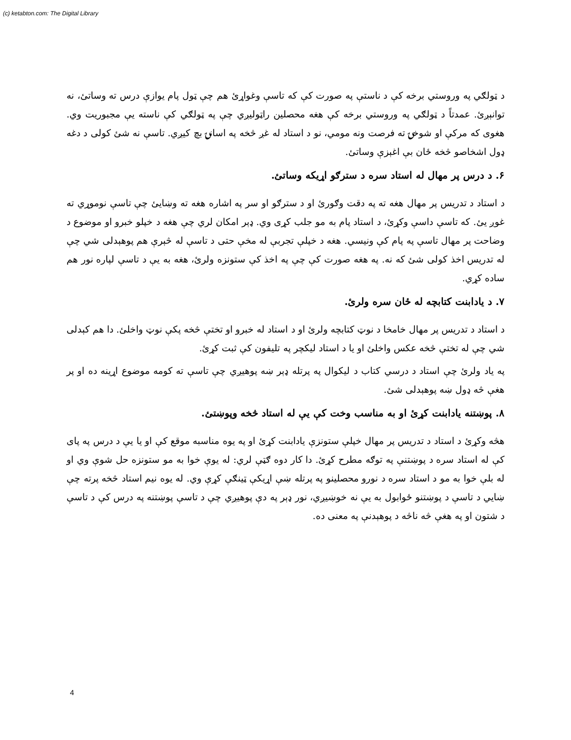(c) ketabton.com: The Digital Library
د ټولګي په وروستي برخه کې د ناستې په صورت کې که تاسې وغواړئ هم چې ټول پام يوازې درس ته وساتئ، نه توانېږئ. عمدتاً د ټولګي په وروستي برخه کې هغه محصلين راټوليږي چې په ټولګي کې ناسته يې مجبوريت وي. هغوی که مرکې او شوخۍ ته فرصت ونه مومي، نو د استاد له غږ څخه په اسانۍ بچ کيږي. تاسې نه شئ کولی د دغه ډول اشخاصو څخه ځان بې اغېزې وساتئ.
۶. د درس پر مهال له استاد سره د سترګو اړيکه وساتئ.
د استاد د تدريس پر مهال هغه ته په دقت وګورئ او د سترګو او سر په اشاره هغه ته وښايئ چې تاسې نوموړي ته غوږ يئ. که تاسې داسې وکړئ، د استاد پام به مو جلب کړی وي. ډېر امکان لري چې هغه د خپلو خبرو او موضوع د وضاحت پر مهال تاسې په پام کې ونيسي. هغه د خپلې تجربې له مخې حتی د تاسې له څېرې هم پوهېدلی شي چې له تدريس اخذ کولی شئ که نه. په هغه صورت کې چې په اخذ کې ستونزه ولرئ، هغه به يې د تاسې لپاره نور هم ساده کړي.
۷. د يادابنت کتابچه له ځان سره ولرئ.
د استاد د تدريس پر مهال خامخا د نوټ کتابچه ولرئ او د استاد له خبرو او تختې څخه پکې نوټ واخلئ. دا هم کېدلی شي چې له تختې څخه عکس واخلئ او يا د استاد ليکچر په تليفون کې ثبت کړئ.
په ياد ولرئ چې استاد د درسي کتاب د ليکوال په پرتله ډېر ښه پوهيږي چې تاسې ته کومه موضوع اړينه ده او پر هغې څه ډول ښه پوهېدلی شئ.
۸. پوښتنه يادابنت کړئ او به مناسب وخت کې يې له استاد څخه وپوښتئ.
هڅه وکړئ د استاد د تدريس پر مهال خپلې ستونزې يادابنت کړئ او په يوه مناسبه موقع کې او يا يې د درس په پای کې له استاد سره د پوښتنې په توګه مطرح کړئ. دا کار دوه ګټې لري: له يوې خوا به مو ستونزه حل شوې وي او له بلې خوا به مو د استاد سره د نورو محصلينو په پرتله ښې اړيکې ټينګې کړې وي. له يوه نيم استاد څخه پرته چې ښايي د تاسې د پوښتنو ځوابول به يې نه خوښيږي، نور ډېر په دې پوهيږي چې د تاسې پوښتنه په درس کې د تاسې د شتون او په هغې څه ناڅه د پوهېدنې په معنی ده.
4